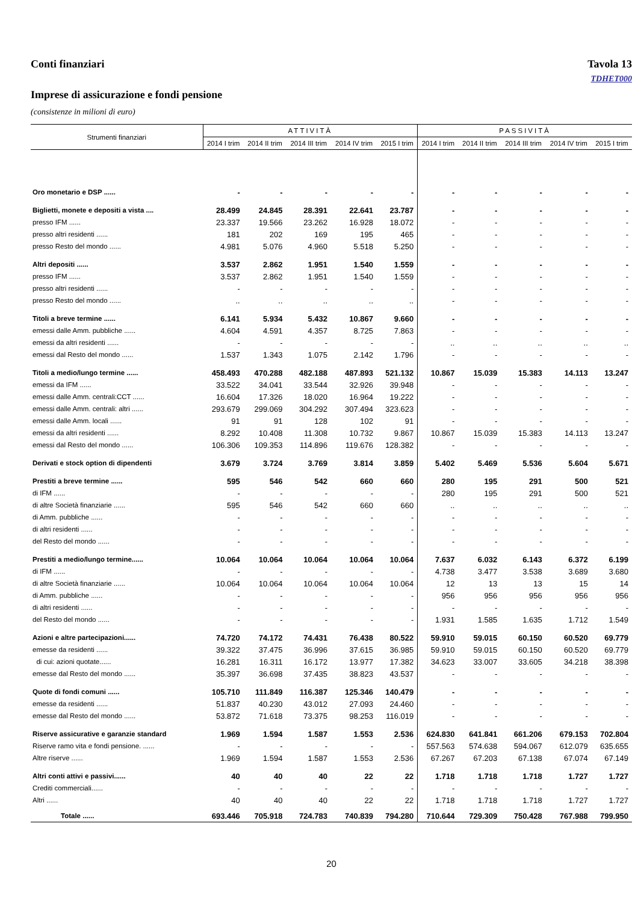Conti finanziari Tavola 13
TDHET000
Imprese di assicurazione e fondi pensione
(consistenze in milioni di euro)
| Strumenti finanziari | ATTIVITÀ | | | | | PASSIVITÀ | | | | |
| --- | --- | --- | --- | --- | --- | --- | --- | --- | --- | --- |
| | 2014 I trim | 2014 II trim | 2014 III trim | 2014 IV trim | 2015 I trim | 2014 I trim | 2014 II trim | 2014 III trim | 2014 IV trim | 2015 I trim |
| Oro monetario e DSP ...... | - | - | - | - | - | - | - | - | - | - |
| Biglietti, monete e depositi a vista .... | 28.499 | 24.845 | 28.391 | 22.641 | 23.787 | - | - | - | - | - |
| presso IFM ...... | 23.337 | 19.566 | 23.262 | 16.928 | 18.072 | - | - | - | - | - |
| presso altri residenti ...... | 181 | 202 | 169 | 195 | 465 | - | - | - | - | - |
| presso Resto del mondo ...... | 4.981 | 5.076 | 4.960 | 5.518 | 5.250 | - | - | - | - | - |
| Altri depositi ...... | 3.537 | 2.862 | 1.951 | 1.540 | 1.559 | - | - | - | - | - |
| presso IFM ...... | 3.537 | 2.862 | 1.951 | 1.540 | 1.559 | - | - | - | - | - |
| presso altri residenti ...... | - | - | - | - | - | - | - | - | - | - |
| presso Resto del mondo ...... | .. | .. | .. | .. | .. | - | - | - | - | - |
| Titoli a breve termine ...... | 6.141 | 5.934 | 5.432 | 10.867 | 9.660 | - | - | - | - | - |
| emessi dalle Amm. pubbliche ...... | 4.604 | 4.591 | 4.357 | 8.725 | 7.863 | - | - | - | - | - |
| emessi da altri residenti ...... | - | - | - | - | - | .. | .. | .. | .. | .. |
| emessi dal Resto del mondo ...... | 1.537 | 1.343 | 1.075 | 2.142 | 1.796 | - | - | - | - | - |
| Titoli a medio/lungo termine ...... | 458.493 | 470.288 | 482.188 | 487.893 | 521.132 | 10.867 | 15.039 | 15.383 | 14.113 | 13.247 |
| emessi da IFM ...... | 33.522 | 34.041 | 33.544 | 32.926 | 39.948 | - | - | - | - | - |
| emessi dalle Amm. centrali:CCT ...... | 16.604 | 17.326 | 18.020 | 16.964 | 19.222 | - | - | - | - | - |
| emessi dalle Amm. centrali: altri ...... | 293.679 | 299.069 | 304.292 | 307.494 | 323.623 | - | - | - | - | - |
| emessi dalle Amm. locali ...... | 91 | 91 | 128 | 102 | 91 | - | - | - | - | - |
| emessi da altri residenti ...... | 8.292 | 10.408 | 11.308 | 10.732 | 9.867 | 10.867 | 15.039 | 15.383 | 14.113 | 13.247 |
| emessi dal Resto del mondo ...... | 106.306 | 109.353 | 114.896 | 119.676 | 128.382 | - | - | - | - | - |
| Derivati e stock option di dipendenti | 3.679 | 3.724 | 3.769 | 3.814 | 3.859 | 5.402 | 5.469 | 5.536 | 5.604 | 5.671 |
| Prestiti a breve termine ...... | 595 | 546 | 542 | 660 | 660 | 280 | 195 | 291 | 500 | 521 |
| di IFM ...... | - | - | - | - | - | 280 | 195 | 291 | 500 | 521 |
| di altre Società finanziarie ...... | 595 | 546 | 542 | 660 | 660 | .. | .. | .. | .. | .. |
| di Amm. pubbliche ...... | - | - | - | - | - | - | - | - | - | - |
| di altri residenti ...... | - | - | - | - | - | - | - | - | - | - |
| del Resto del mondo ...... | - | - | - | - | - | - | - | - | - | - |
| Prestiti a medio/lungo termine...... | 10.064 | 10.064 | 10.064 | 10.064 | 10.064 | 7.637 | 6.032 | 6.143 | 6.372 | 6.199 |
| di IFM ...... | - | - | - | - | - | 4.738 | 3.477 | 3.538 | 3.689 | 3.680 |
| di altre Società finanziarie ...... | 10.064 | 10.064 | 10.064 | 10.064 | 10.064 | 12 | 13 | 13 | 15 | 14 |
| di Amm. pubbliche ...... | - | - | - | - | - | 956 | 956 | 956 | 956 | 956 |
| di altri residenti ...... | - | - | - | - | - | - | - | - | - | - |
| del Resto del mondo ...... | - | - | - | - | - | 1.931 | 1.585 | 1.635 | 1.712 | 1.549 |
| Azioni e altre partecipazioni...... | 74.720 | 74.172 | 74.431 | 76.438 | 80.522 | 59.910 | 59.015 | 60.150 | 60.520 | 69.779 |
| emesse da residenti ...... | 39.322 | 37.475 | 36.996 | 37.615 | 36.985 | 59.910 | 59.015 | 60.150 | 60.520 | 69.779 |
| di cui: azioni quotate...... | 16.281 | 16.311 | 16.172 | 13.977 | 17.382 | 34.623 | 33.007 | 33.605 | 34.218 | 38.398 |
| emesse dal Resto del mondo ...... | 35.397 | 36.698 | 37.435 | 38.823 | 43.537 | - | - | - | - | - |
| Quote di fondi comuni ...... | 105.710 | 111.849 | 116.387 | 125.346 | 140.479 | - | - | - | - | - |
| emesse da residenti ...... | 51.837 | 40.230 | 43.012 | 27.093 | 24.460 | - | - | - | - | - |
| emesse dal Resto del mondo ...... | 53.872 | 71.618 | 73.375 | 98.253 | 116.019 | - | - | - | - | - |
| Riserve assicurative e garanzie standard | 1.969 | 1.594 | 1.587 | 1.553 | 2.536 | 624.830 | 641.841 | 661.206 | 679.153 | 702.804 |
| Riserve ramo vita e fondi pensione. ...... | - | - | - | - | - | 557.563 | 574.638 | 594.067 | 612.079 | 635.655 |
| Altre riserve ...... | 1.969 | 1.594 | 1.587 | 1.553 | 2.536 | 67.267 | 67.203 | 67.138 | 67.074 | 67.149 |
| Altri conti attivi e passivi...... | 40 | 40 | 40 | 22 | 22 | 1.718 | 1.718 | 1.718 | 1.727 | 1.727 |
| Crediti commerciali...... | - | - | - | - | - | - | - | - | - | - |
| Altri ...... | 40 | 40 | 40 | 22 | 22 | 1.718 | 1.718 | 1.718 | 1.727 | 1.727 |
| Totale ...... | 693.446 | 705.918 | 724.783 | 740.839 | 794.280 | 710.644 | 729.309 | 750.428 | 767.988 | 799.950 |
20